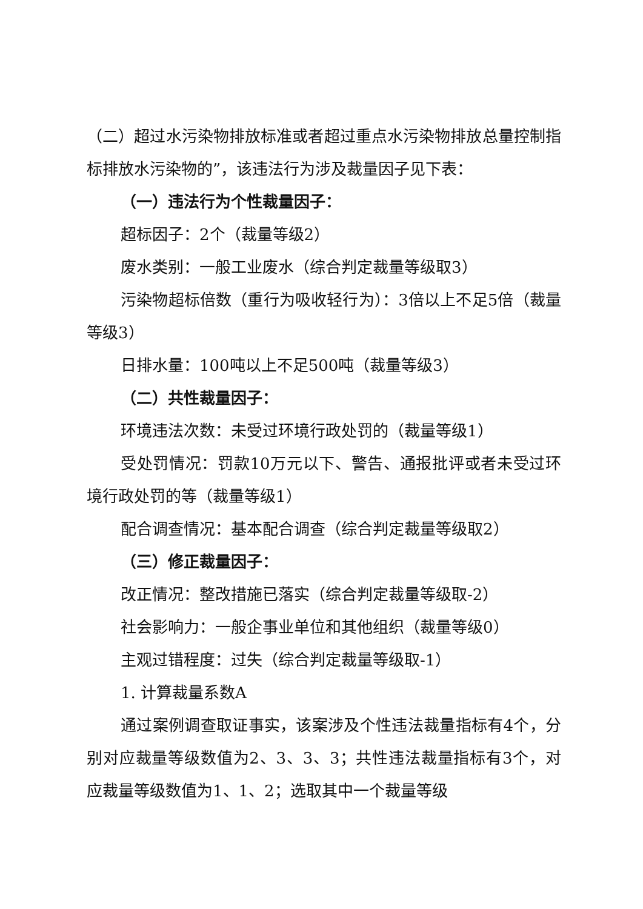（二）超过水污染物排放标准或者超过重点水污染物排放总量控制指标排放水污染物的”，该违法行为涉及裁量因子见下表：
（一）违法行为个性裁量因子：
超标因子：2个（裁量等级2）
废水类别：一般工业废水（综合判定裁量等级取3）
污染物超标倍数（重行为吸收轻行为）：3倍以上不足5倍（裁量等级3）
日排水量：100吨以上不足500吨（裁量等级3）
（二）共性裁量因子：
环境违法次数：未受过环境行政处罚的（裁量等级1）
受处罚情况：罚款10万元以下、警告、通报批评或者未受过环境行政处罚的等（裁量等级1）
配合调查情况：基本配合调查（综合判定裁量等级取2）
（三）修正裁量因子：
改正情况：整改措施已落实（综合判定裁量等级取-2）
社会影响力：一般企事业单位和其他组织（裁量等级0）
主观过错程度：过失（综合判定裁量等级取-1）
1. 计算裁量系数A
通过案例调查取证事实，该案涉及个性违法裁量指标有4个，分别对应裁量等级数值为2、3、3、3；共性违法裁量指标有3个，对应裁量等级数值为1、1、2；选取其中一个裁量等级